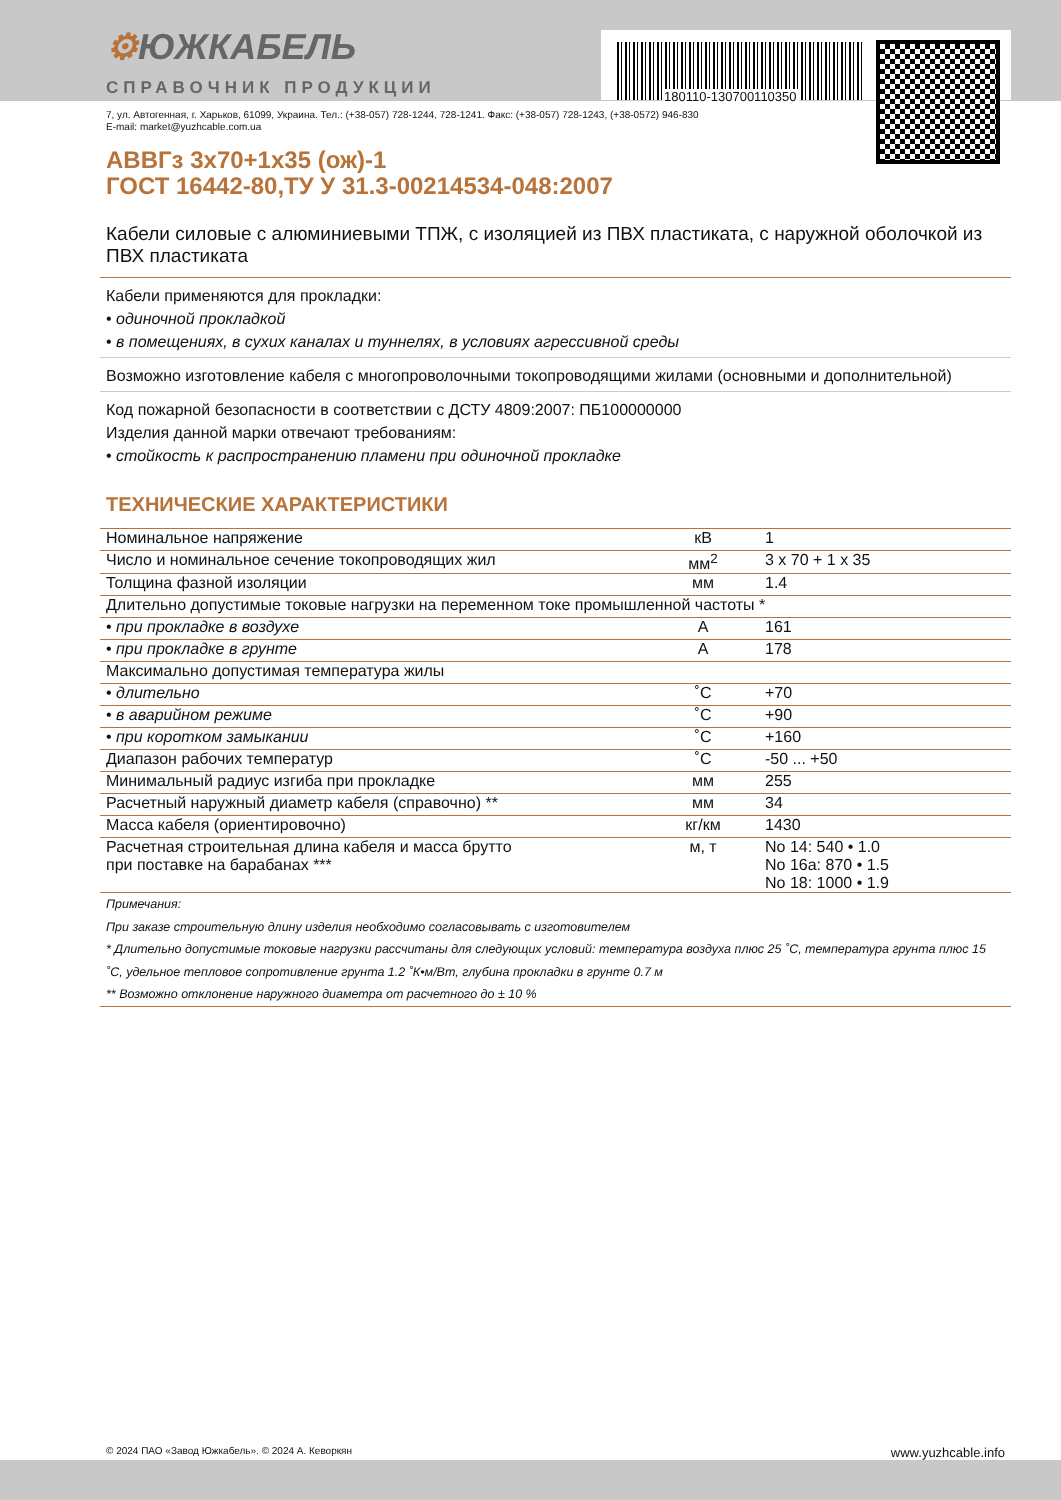⚙ЮЖКАБЕЛЬ
СПРАВОЧНИК ПРОДУКЦИИ 180110-130700110350
7, ул. Автогенная, г. Харьков, 61099, Украина. Тел.: (+38-057) 728-1244, 728-1241. Факс: (+38-057) 728-1243, (+38-0572) 946-830
E-mail: market@yuzhcable.com.ua
АВВГз 3х70+1х35 (ож)-1
ГОСТ 16442-80,ТУ У 31.3-00214534-048:2007
Кабели силовые с алюминиевыми ТПЖ, с изоляцией из ПВХ пластиката, с наружной оболочкой из ПВХ пластиката
Кабели применяются для прокладки:
• одиночной прокладкой
• в помещениях, в сухих каналах и туннелях, в условиях агрессивной среды
Возможно изготовление кабеля с многопроволочными токопроводящими жилами (основными и дополнительной)
Код пожарной безопасности в соответствии с ДСТУ 4809:2007: ПБ100000000
Изделия данной марки отвечают требованиям:
• стойкость к распространению пламени при одиночной прокладке
ТЕХНИЧЕСКИЕ ХАРАКТЕРИСТИКИ
| Номинальное напряжение | кВ | 1 |
| Число и номинальное сечение токопроводящих жил | мм<sup>2</sup> | 3 x 70 + 1 x 35 |
| Толщина фазной изоляции | мм | 1.4 |
| Длительно допустимые токовые нагрузки на переменном токе промышленной частоты * | | |
| • при прокладке в воздухе | А | 161 |
| • при прокладке в грунте | А | 178 |
| Максимально допустимая температура жилы | | |
| • длительно | ˚С | +70 |
| • в аварийном режиме | ˚С | +90 |
| • при коротком замыкании | ˚С | +160 |
| Диапазон рабочих температур | ˚С | -50 ... +50 |
| Минимальный радиус изгиба при прокладке | мм | 255 |
| Расчетный наружный диаметр кабеля (справочно) ** | мм | 34 |
| Масса кабеля (ориентировочно) | кг/км | 1430 |
| Расчетная строительная длина кабеля и масса брутто при поставке на барабанах *** | м, т | No 14: 540 • 1.0 No 16а: 870 • 1.5 No 18: 1000 • 1.9 |
Примечания:
При заказе строительную длину изделия необходимо согласовывать с изготовителем
* Длительно допустимые токовые нагрузки рассчитаны для следующих условий: температура воздуха плюс 25 ˚С, температура грунта плюс 15 ˚С, удельное тепловое сопротивление грунта 1.2 ˚К•м/Вт, глубина прокладки в грунте 0.7 м
** Возможно отклонение наружного диаметра от расчетного до ± 10 %
© 2024 ПАО «Завод Южкабель». © 2024 А. Кеворкян www.yuzhcable.info